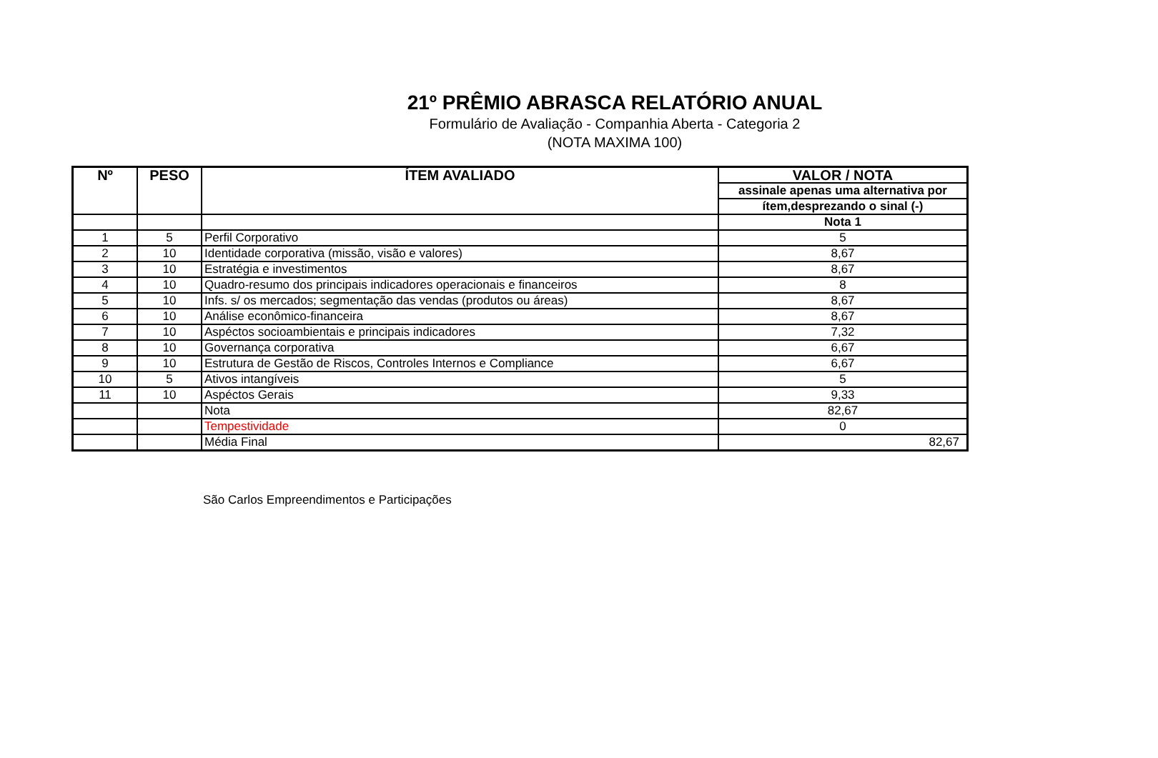21º PRÊMIO ABRASCA RELATÓRIO ANUAL
Formulário de Avaliação - Companhia Aberta - Categoria 2
(NOTA MAXIMA 100)
| Nº | PESO | ÍTEM AVALIADO | VALOR / NOTA |
| --- | --- | --- | --- |
| | | | assinale apenas uma alternativa por |
| | | | ítem,desprezando o sinal (-) |
| | | | Nota 1 |
| 1 | 5 | Perfil Corporativo | 5 |
| 2 | 10 | Identidade corporativa (missão, visão e valores) | 8,67 |
| 3 | 10 | Estratégia e investimentos | 8,67 |
| 4 | 10 | Quadro-resumo dos principais indicadores operacionais e financeiros | 8 |
| 5 | 10 | Infs. s/ os mercados; segmentação das vendas (produtos ou áreas) | 8,67 |
| 6 | 10 | Análise econômico-financeira | 8,67 |
| 7 | 10 | Aspéctos socioambientais e principais indicadores | 7,32 |
| 8 | 10 | Governança corporativa | 6,67 |
| 9 | 10 | Estrutura de Gestão de Riscos, Controles Internos e Compliance | 6,67 |
| 10 | 5 | Ativos intangíveis | 5 |
| 11 | 10 | Aspéctos Gerais | 9,33 |
| | | Nota | 82,67 |
| | | Tempestividade | 0 |
| | | Média Final | 82,67 |
São Carlos Empreendimentos e Participações